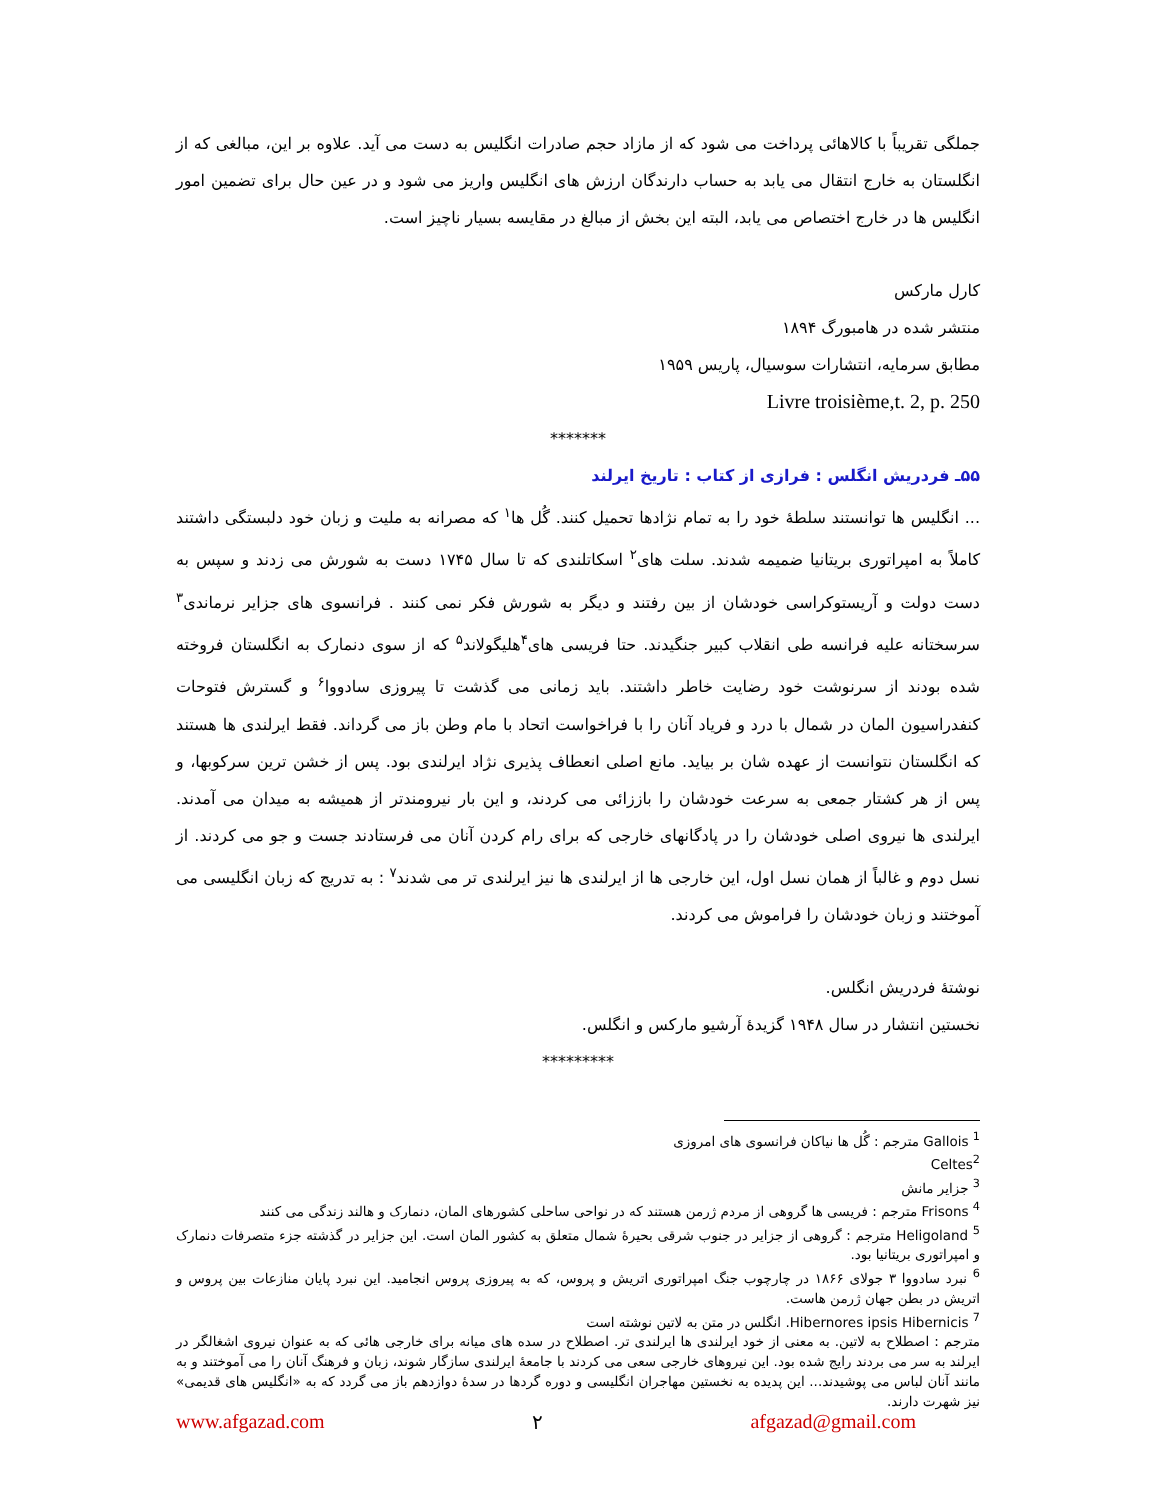جملگی تقریباً با کالاهائی پرداخت می شود که از مازاد حجم صادرات انگلیس به دست می آید. علاوه بر این، مبالغی که از انگلستان به خارج انتقال می یابد به حساب دارندگان ارزش های انگلیس واریز می شود و در عین حال برای تضمین امور انگلیس ها در خارج اختصاص می یابد، البته این بخش از مبالغ در مقایسه بسیار ناچیز است.
کارل مارکس
منتشر شده در هامبورگ ۱۸۹۴
مطابق سرمایه، انتشارات سوسیال، پاریس ۱۹۵۹
Livre troisième,t. 2, p. 250
*******
۵۵ـ فردریش انگلس : فرازی از کتاب : تاریخ ایرلند
... انگلیس ها توانستند سلطهٔ خود را به تمام نژادها تحمیل کنند. گُل ها<sup>۱</sup> که مصرانه به ملیت و زبان خود دلبستگی داشتند کاملاً به امپراتوری بریتانیا ضمیمه شدند. سلت های<sup>۲</sup> اسکاتلندی که تا سال ۱۷۴۵ دست به شورش می زدند و سپس به دست دولت و آریستوکراسی خودشان از بین رفتند و دیگر به شورش فکر نمی کنند . فرانسوی های جزایر نرماندی<sup>۳</sup> سرسختانه علیه فرانسه طی انقلاب کبیر جنگیدند. حتا فریسی های<sup>۴</sup>هلیگولاند<sup>۵</sup> که از سوی دنمارک به انگلستان فروخته شده بودند از سرنوشت خود رضایت خاطر داشتند. باید زمانی می گذشت تا پیروزی سادووا<sup>۶</sup> و گسترش فتوحات کنفدراسیون المان در شمال با درد و فریاد آنان را با فراخواست اتحاد با مام وطن باز می گرداند. فقط ایرلندی ها هستند که انگلستان نتوانست از عهده شان بر بیاید. مانع اصلی انعطاف پذیری نژاد ایرلندی بود. پس از خشن ترین سرکوبها، و پس از هر کشتار جمعی به سرعت خودشان را باززائی می کردند، و این بار نیرومندتر از همیشه به میدان می آمدند. ایرلندی ها نیروی اصلی خودشان را در پادگانهای خارجی که برای رام کردن آنان می فرستادند جست و جو می کردند. از نسل دوم و غالباً از همان نسل اول، این خارجی ها از ایرلندی ها نیز ایرلندی تر می شدند<sup>۷</sup> : به تدریج که زبان انگلیسی می آموختند و زبان خودشان را فراموش می کردند.
نوشتهٔ فردریش انگلس.
نخستین انتشار در سال ۱۹۴۸ گزیدهٔ آرشیو مارکس و انگلس.
*********
<sup>1</sup> Gallois مترجم : گُل ها نیاکان فرانسوی های امروزی
Celtes<sup>2</sup>
<sup>3</sup> جزایر مانش
<sup>4</sup> Frisons مترجم : فریسی ها گروهی از مردم ژرمن هستند که در نواحی ساحلی کشورهای المان، دنمارک و هالند زندگی می کنند
<sup>5</sup> Heligoland مترجم : گروهی از جزایر در جنوب شرقی بحیرهٔ شمال متعلق به کشور المان است. این جزایر در گذشته جزء متصرفات دنمارک و امپراتوری بریتانیا بود.
<sup>6</sup> نبرد سادووا ۳ جولای ۱۸۶۶ در چارچوب جنگ امپراتوری اتریش و پروس، که به پیروزی پروس انجامید. این نبرد پایان منازعات بین پروس و اتریش در بطن جهان ژرمن هاست.
<sup>7</sup> Hibernores ipsis Hibernicis. انگلس در متن به لاتین نوشته است
مترجم : اصطلاح به لاتین. به معنی از خود ایرلندی ها ایرلندی تر. اصطلاح در سده های میانه برای خارجی هائی که به عنوان نیروی اشغالگر در ایرلند به سر می بردند رایج شده بود. این نیروهای خارجی سعی می کردند با جامعهٔ ایرلندی سازگار شوند، زبان و فرهنگ آنان را می آموختند و به مانند آنان لباس می پوشیدند... این پدیده به نخستین مهاجران انگلیسی و دوره گردها در سدهٔ دوازدهم باز می گردد که به «انگلیس های قدیمی» نیز شهرت دارند.
www.afgazad.com ۲ afgazad@gmail.com